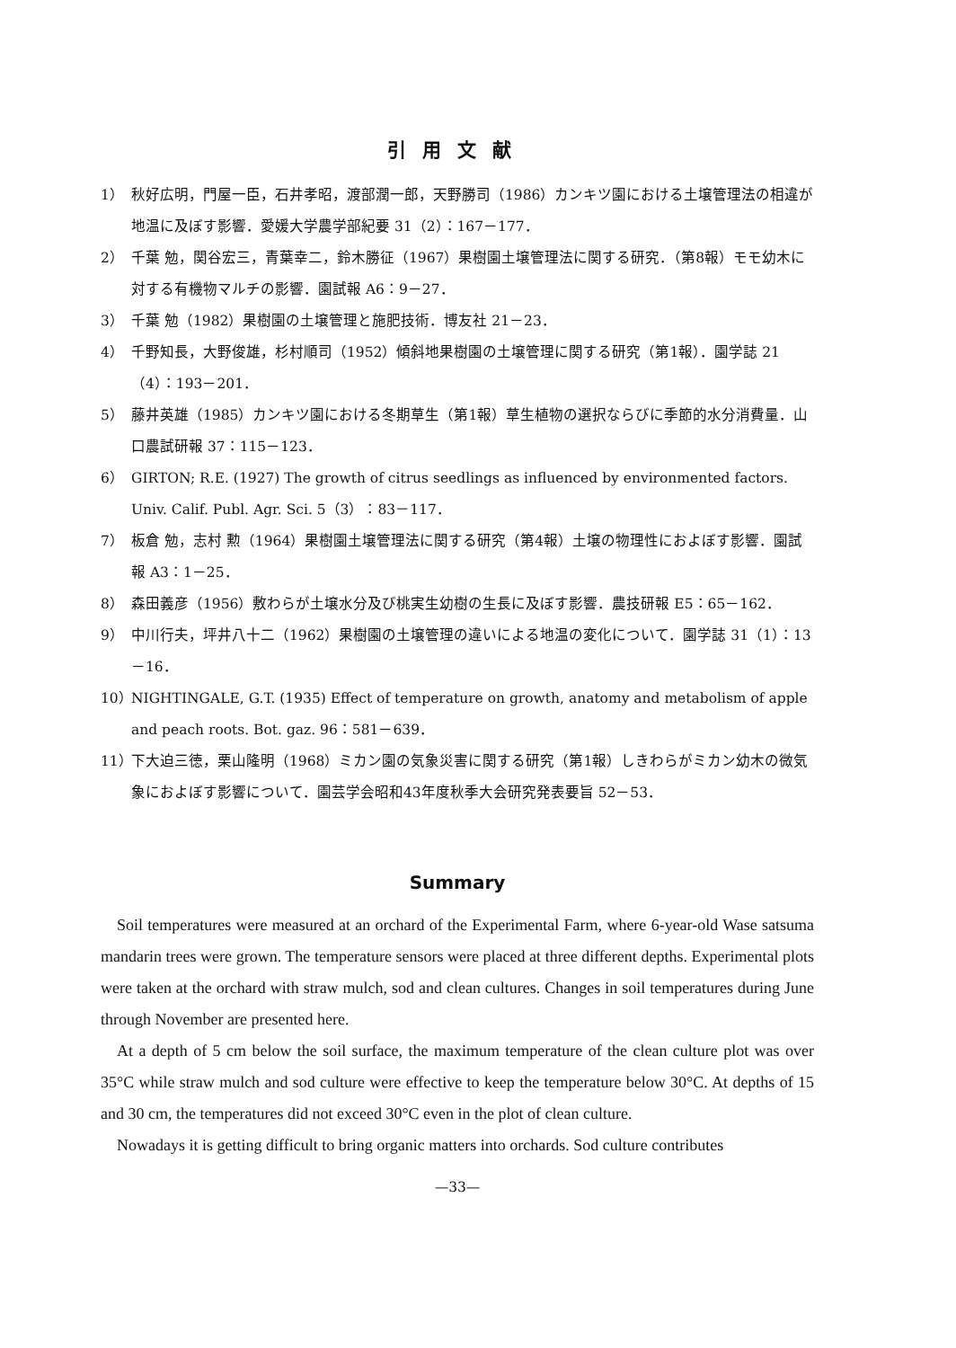引用文献
1） 秋好広明，門屋一臣，石井孝昭，渡部潤一郎，天野勝司（1986）カンキツ園における土壌管理法の相違が地温に及ぼす影響．愛媛大学農学部紀要 31（2）：167－177．
2） 千葉 勉，関谷宏三，青葉幸二，鈴木勝征（1967）果樹園土壌管理法に関する研究．（第8報）モモ幼木に対する有機物マルチの影響．園試報 A6：9－27．
3） 千葉 勉（1982）果樹園の土壌管理と施肥技術．博友社 21－23．
4） 千野知長，大野俊雄，杉村順司（1952）傾斜地果樹園の土壌管理に関する研究（第1報）．園学誌 21（4）：193－201．
5） 藤井英雄（1985）カンキツ園における冬期草生（第1報）草生植物の選択ならびに季節的水分消費量．山口農試研報 37：115－123．
6） GIRTON; R.E. (1927) The growth of citrus seedlings as influenced by environmented factors. Univ. Calif. Publ. Agr. Sci. 5（3）：83－117．
7） 板倉 勉，志村 勲（1964）果樹園土壌管理法に関する研究（第4報）土壌の物理性におよぼす影響．園試報 A3：1－25．
8） 森田義彦（1956）敷わらが土壌水分及び桃実生幼樹の生長に及ぼす影響．農技研報 E5：65－162．
9） 中川行夫，坪井八十二（1962）果樹園の土壌管理の違いによる地温の変化について．園学誌 31（1）：13－16．
10） NIGHTINGALE, G.T. (1935) Effect of temperature on growth, anatomy and metabolism of apple and peach roots. Bot. gaz. 96：581－639．
11） 下大迫三徳，栗山隆明（1968）ミカン園の気象災害に関する研究（第1報）しきわらがミカン幼木の微気象におよぼす影響について．園芸学会昭和43年度秋季大会研究発表要旨 52－53．
Summary
Soil temperatures were measured at an orchard of the Experimental Farm, where 6-year-old Wase satsuma mandarin trees were grown. The temperature sensors were placed at three different depths. Experimental plots were taken at the orchard with straw mulch, sod and clean cultures. Changes in soil temperatures during June through November are presented here.
At a depth of 5 cm below the soil surface, the maximum temperature of the clean culture plot was over 35°C while straw mulch and sod culture were effective to keep the temperature below 30°C. At depths of 15 and 30 cm, the temperatures did not exceed 30°C even in the plot of clean culture.
Nowadays it is getting difficult to bring organic matters into orchards. Sod culture contributes
—33—